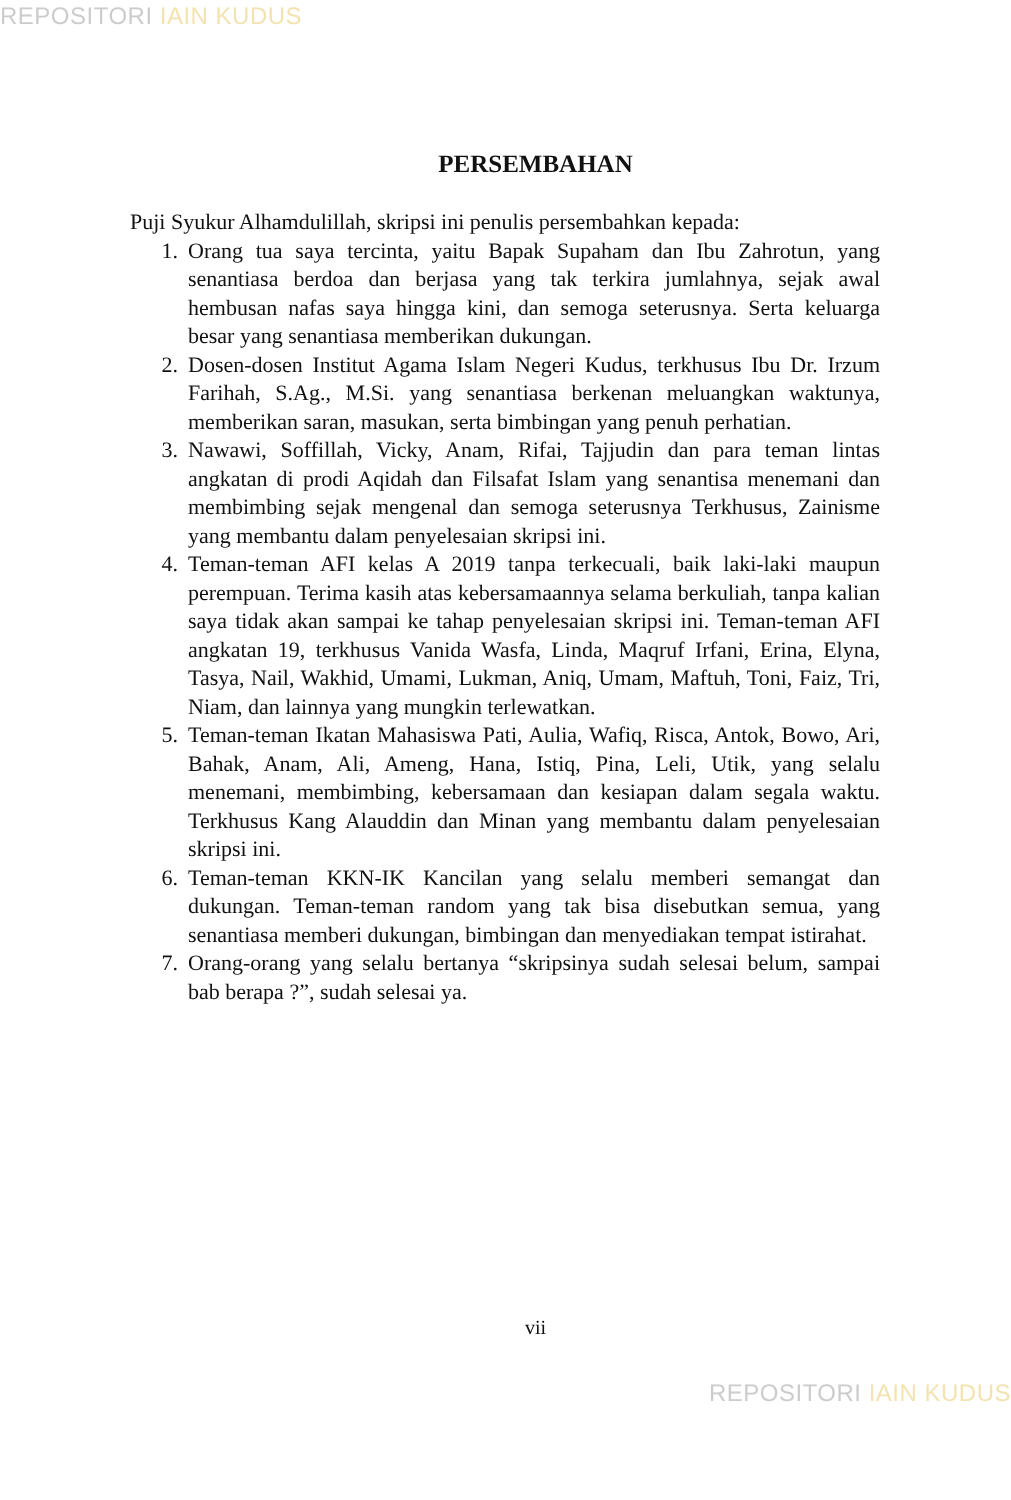REPOSITORI IAIN KUDUS
PERSEMBAHAN
Puji Syukur Alhamdulillah, skripsi ini penulis persembahkan kepada:
1. Orang tua saya tercinta, yaitu Bapak Supaham dan Ibu Zahrotun, yang senantiasa berdoa dan berjasa yang tak terkira jumlahnya, sejak awal hembusan nafas saya hingga kini, dan semoga seterusnya. Serta keluarga besar yang senantiasa memberikan dukungan.
2. Dosen-dosen Institut Agama Islam Negeri Kudus, terkhusus Ibu Dr. Irzum Farihah, S.Ag., M.Si. yang senantiasa berkenan meluangkan waktunya, memberikan saran, masukan, serta bimbingan yang penuh perhatian.
3. Nawawi, Soffillah, Vicky, Anam, Rifai, Tajjudin dan para teman lintas angkatan di prodi Aqidah dan Filsafat Islam yang senantisa menemani dan membimbing sejak mengenal dan semoga seterusnya Terkhusus, Zainisme yang membantu dalam penyelesaian skripsi ini.
4. Teman-teman AFI kelas A 2019 tanpa terkecuali, baik laki-laki maupun perempuan. Terima kasih atas kebersamaannya selama berkuliah, tanpa kalian saya tidak akan sampai ke tahap penyelesaian skripsi ini. Teman-teman AFI angkatan 19, terkhusus Vanida Wasfa, Linda, Maqruf Irfani, Erina, Elyna, Tasya, Nail, Wakhid, Umami, Lukman, Aniq, Umam, Maftuh, Toni, Faiz, Tri, Niam, dan lainnya yang mungkin terlewatkan.
5. Teman-teman Ikatan Mahasiswa Pati, Aulia, Wafiq, Risca, Antok, Bowo, Ari, Bahak, Anam, Ali, Ameng, Hana, Istiq, Pina, Leli, Utik, yang selalu menemani, membimbing, kebersamaan dan kesiapan dalam segala waktu. Terkhusus Kang Alauddin dan Minan yang membantu dalam penyelesaian skripsi ini.
6. Teman-teman KKN-IK Kancilan yang selalu memberi semangat dan dukungan. Teman-teman random yang tak bisa disebutkan semua, yang senantiasa memberi dukungan, bimbingan dan menyediakan tempat istirahat.
7. Orang-orang yang selalu bertanya “skripsinya sudah selesai belum, sampai bab berapa ?”, sudah selesai ya.
vii
REPOSITORI IAIN KUDUS